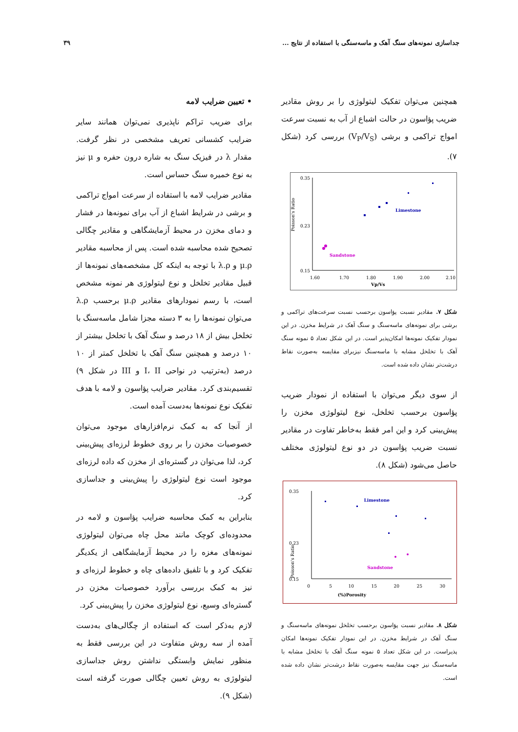جداسازی نمونه‌های سنگ آهک و ماسه‌سنگی با استفاده از نتایج ... ۳۹
همچنین می‌توان تفکیک لیتولوژی را بر روش مقادیر ضریب پؤاسون در حالت اشباع از آب به نسبت سرعت امواج تراکمی و برشی (V<sub>P</sub>/V<sub>S</sub>) بررسی کرد (شکل ۷).
Poisson's Ratio
0.35
0.23
0.15
1.60
1.70
1.80
1.90
2.00
2.10
Vp/Vs
Limestone
Sandstone
شکل ۷. مقادیر نسبت پؤاسون برحسب نسبت سرعت‌های تراکمی و برشی برای نمونه‌های ماسه‌سنگ و سنگ آهک در شرایط مخزن. در این نمودار تفکیک نمونه‌ها امکان‌پذیر است. در این شکل تعداد ۵ نمونه سنگ آهک با تخلخل مشابه با ماسه‌سنگ نیزبرای مقایسه به‌صورت نقاط درشت‌تر نشان داده شده است.
از سوی دیگر می‌توان با استفاده از نمودار ضریب پؤاسون برحسب تخلخل، نوع لیتولوژی مخزن را پیش‌بینی کرد و این امر فقط به‌خاطر تفاوت در مقادیر نسبت ضریب پؤاسون در دو نوع لیتولوژی مختلف حاصل می‌شود (شکل ۸).
Poisson's Ratio
0.35
0.23
0.15
0
5
10
15
20
25
30
Porosity(%)
Limestone
Sandstone
شکل ۸. مقادیر نسبت پؤاسون برحسب تخلخل نمونه‌های ماسه‌سنگ و سنگ آهک در شرایط مخزن. در این نمودار تفکیک نمونه‌ها امکان پذیراست. در این شکل تعداد ۵ نمونه سنگ آهک با تخلخل مشابه با ماسه‌سنگ نیز جهت مقایسه به‌صورت نقاط درشت‌تر نشان داده شده است.
• تعیین ضرایب لامه
برای ضریب تراکم ناپذیری نمی‌توان همانند سایر ضرایب کشسانی تعریف مشخصی در نظر گرفت. مقدار λ در فیزیک سنگ به شاره درون حفره و μ نیز به نوع خمیره سنگ حساس است.
مقادیر ضرایب لامه با استفاده از سرعت امواج تراکمی و برشی در شرایط اشباع از آب برای نمونه‌ها در فشار و دمای مخزن در محیط آزمایشگاهی و مقادیر چگالی تصحیح شده محاسبه شده است. پس از محاسبه مقادیر μ.ρ و λ.ρ با توجه به اینکه کل مشخصه‌های نمونه‌ها از قبیل مقادیر تخلخل و نوع لیتولوژی هر نمونه مشخص است، با رسم نمودارهای مقادیر μ.ρ برحسب λ.ρ می‌توان نمونه‌ها را به ۳ دسته مجزا شامل ماسه‌سنگ با تخلخل بیش از ۱۸ درصد و سنگ آهک با تخلخل بیشتر از ۱۰ درصد و همچنین سنگ آهک با تخلخل کمتر از ۱۰ درصد (به‌ترتیب در نواحی I، II و III در شکل ۹) تقسیم‌بندی کرد. مقادیر ضرایب پؤاسون و لامه با هدف تفکیک نوع نمونه‌ها به‌دست آمده است.
از آنجا که به کمک نرم‌افزارهای موجود می‌توان خصوصیات مخزن را بر روی خطوط لرزه‌ای پیش‌بینی کرد، لذا می‌توان در گستره‌ای از مخزن که داده لرزه‌ای موجود است نوع لیتولوژی را پیش‌بینی و جداسازی کرد.
بنابراین به کمک محاسبه ضرایب پؤاسون و لامه در محدوده‌ای کوچک مانند محل چاه می‌توان لیتولوژی نمونه‌های مغزه را در محیط آزمایشگاهی از یکدیگر تفکیک کرد و با تلفیق داده‌های چاه و خطوط لرزه‌ای و نیز به کمک بررسی برآورد خصوصیات مخزن در گستره‌ای وسیع، نوع لیتولوژی مخزن را پیش‌بینی کرد.
لازم به‌ذکر است که استفاده از چگالی‌های به‌دست آمده از سه روش متفاوت در این بررسی فقط به منظور نمایش وابستگی نداشتن روش جداسازی لیتولوژی به روش تعیین چگالی صورت گرفته است (شکل ۹).